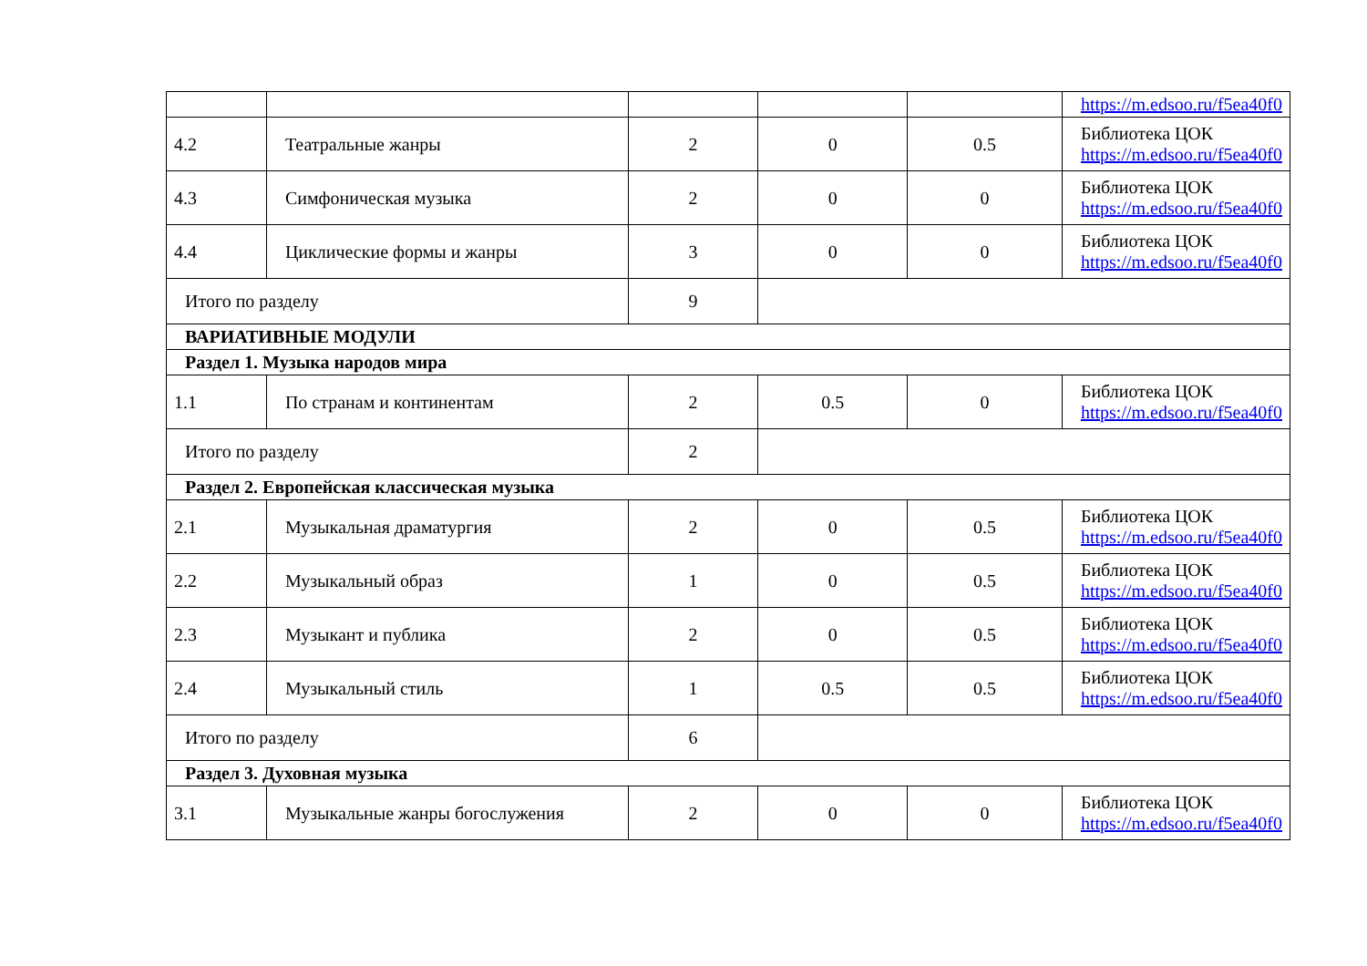| | | | | | https://m.edsoo.ru/f5ea40f0 |
| 4.2 | Театральные жанры | 2 | 0 | 0.5 | Библиотека ЦОК https://m.edsoo.ru/f5ea40f0 |
| 4.3 | Симфоническая музыка | 2 | 0 | 0 | Библиотека ЦОК https://m.edsoo.ru/f5ea40f0 |
| 4.4 | Циклические формы и жанры | 3 | 0 | 0 | Библиотека ЦОК https://m.edsoo.ru/f5ea40f0 |
| Итого по разделу | | 9 | | | |
| ВАРИАТИВНЫЕ МОДУЛИ | | | | | |
| Раздел 1. Музыка народов мира | | | | | |
| 1.1 | По странам и континентам | 2 | 0.5 | 0 | Библиотека ЦОК https://m.edsoo.ru/f5ea40f0 |
| Итого по разделу | | 2 | | | |
| Раздел 2. Европейская классическая музыка | | | | | |
| 2.1 | Музыкальная драматургия | 2 | 0 | 0.5 | Библиотека ЦОК https://m.edsoo.ru/f5ea40f0 |
| 2.2 | Музыкальный образ | 1 | 0 | 0.5 | Библиотека ЦОК https://m.edsoo.ru/f5ea40f0 |
| 2.3 | Музыкант и публика | 2 | 0 | 0.5 | Библиотека ЦОК https://m.edsoo.ru/f5ea40f0 |
| 2.4 | Музыкальный стиль | 1 | 0.5 | 0.5 | Библиотека ЦОК https://m.edsoo.ru/f5ea40f0 |
| Итого по разделу | | 6 | | | |
| Раздел 3. Духовная музыка | | | | | |
| 3.1 | Музыкальные жанры богослужения | 2 | 0 | 0 | Библиотека ЦОК https://m.edsoo.ru/f5ea40f0 |